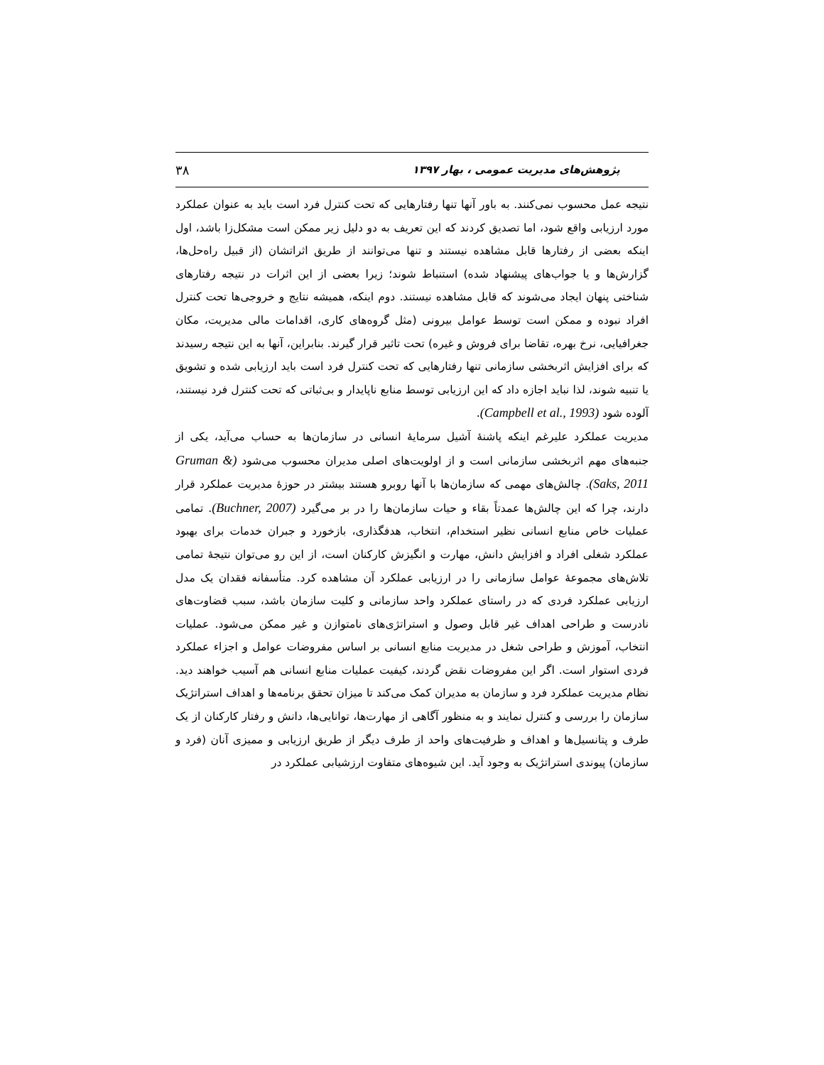پژوهش‌های مدیریت عمومی ، بهار ۱۳۹۷ ۳۸
نتیجه عمل محسوب نمی‌کنند. به باور آنها تنها رفتارهایی که تحت کنترل فرد است باید به عنوان عملکرد مورد ارزیابی واقع شود، اما تصدیق کردند که این تعریف به دو دلیل زیر ممکن است مشکل‌زا باشد، اول اینکه بعضی از رفتارها قابل مشاهده نیستند و تنها می‌توانند از طریق اثراتشان (از قبیل راه‌حل‌ها، گزارش‌ها و یا جواب‌های پیشنهاد شده) استنباط شوند؛ زیرا بعضی از این اثرات در نتیجه رفتارهای شناختی پنهان ایجاد می‌شوند که قابل مشاهده نیستند. دوم اینکه، همیشه نتایج و خروجی‌ها تحت کنترل افراد نبوده و ممکن است توسط عوامل بیرونی (مثل گروه‌های کاری، اقدامات مالی مدیریت، مکان جغرافیایی، نرخ بهره، تقاضا برای فروش و غیره) تحت تاثیر قرار گیرند. بنابراین، آنها به این نتیجه رسیدند که برای افزایش اثربخشی سازمانی تنها رفتارهایی که تحت کنترل فرد است باید ارزیابی شده و تشویق یا تنبیه شوند، لذا نباید اجازه داد که این ارزیابی توسط منابع ناپایدار و بی‌ثباتی که تحت کنترل فرد نیستند، آلوده شود (Campbell et al., 1993).
مدیریت عملکرد علیرغم اینکه پاشنهٔ آشیل سرمایهٔ انسانی در سازمان‌ها به حساب می‌آید، یکی از جنبه‌های مهم اثربخشی سازمانی است و از اولویت‌های اصلی مدیران محسوب می‌شود (Gruman & Saks, 2011). چالش‌های مهمی که سازمان‌ها با آنها روبرو هستند بیشتر در حوزهٔ مدیریت عملکرد قرار دارند، چرا که این چالش‌ها عمدتاً بقاء و حیات سازمان‌ها را در بر می‌گیرد (Buchner, 2007). تمامی عملیات خاص منابع انسانی نظیر استخدام، انتخاب، هدفگذاری، بازخورد و جبران خدمات برای بهبود عملکرد شغلی افراد و افزایش دانش، مهارت و انگیزش کارکنان است، از این رو می‌توان نتیجهٔ تمامی تلاش‌های مجموعهٔ عوامل سازمانی را در ارزیابی عملکرد آن مشاهده کرد. متأسفانه فقدان یک مدل ارزیابی عملکرد فردی که در راستای عملکرد واحد سازمانی و کلیت سازمان باشد، سبب قضاوت‌های نادرست و طراحی اهداف غیر قابل وصول و استراتژی‌های نامتوازن و غیر ممکن می‌شود. عملیات انتخاب، آموزش و طراحی شغل در مدیریت منابع انسانی بر اساس مفروضات عوامل و اجزاء عملکرد فردی استوار است. اگر این مفروضات نقض گردند، کیفیت عملیات منابع انسانی هم آسیب خواهند دید. نظام مدیریت عملکرد فرد و سازمان به مدیران کمک می‌کند تا میزان تحقق برنامه‌ها و اهداف استراتژیک سازمان را بررسی و کنترل نمایند و به منظور آگاهی از مهارت‌ها، توانایی‌ها، دانش و رفتار کارکنان از یک طرف و پتانسیل‌ها و اهداف و ظرفیت‌های واحد از طرف دیگر از طریق ارزیابی و ممیزی آنان (فرد و سازمان) پیوندی استراتژیک به وجود آید. این شیوه‌های متفاوت ارزشیابی عملکرد در